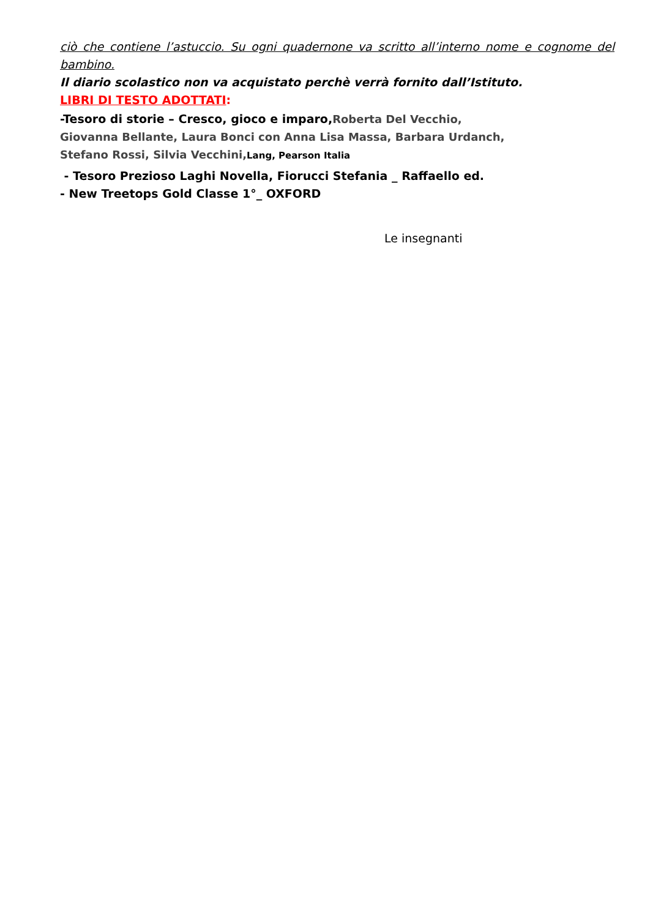ciò che contiene l’astuccio. Su ogni quadernone va scritto all’interno nome e cognome del bambino.
Il diario scolastico non va acquistato perchè verrà fornito dall’Istituto.
LIBRI DI TESTO ADOTTATI:
-Tesoro di storie – Cresco, gioco e imparo, Roberta Del Vecchio, Giovanna Bellante, Laura Bonci con Anna Lisa Massa, Barbara Urdanch, Stefano Rossi, Silvia Vecchini, Lang, Pearson Italia
- Tesoro Prezioso Laghi Novella, Fiorucci Stefania _ Raffaello ed.
- New Treetops Gold Classe 1°_ OXFORD
Le insegnanti